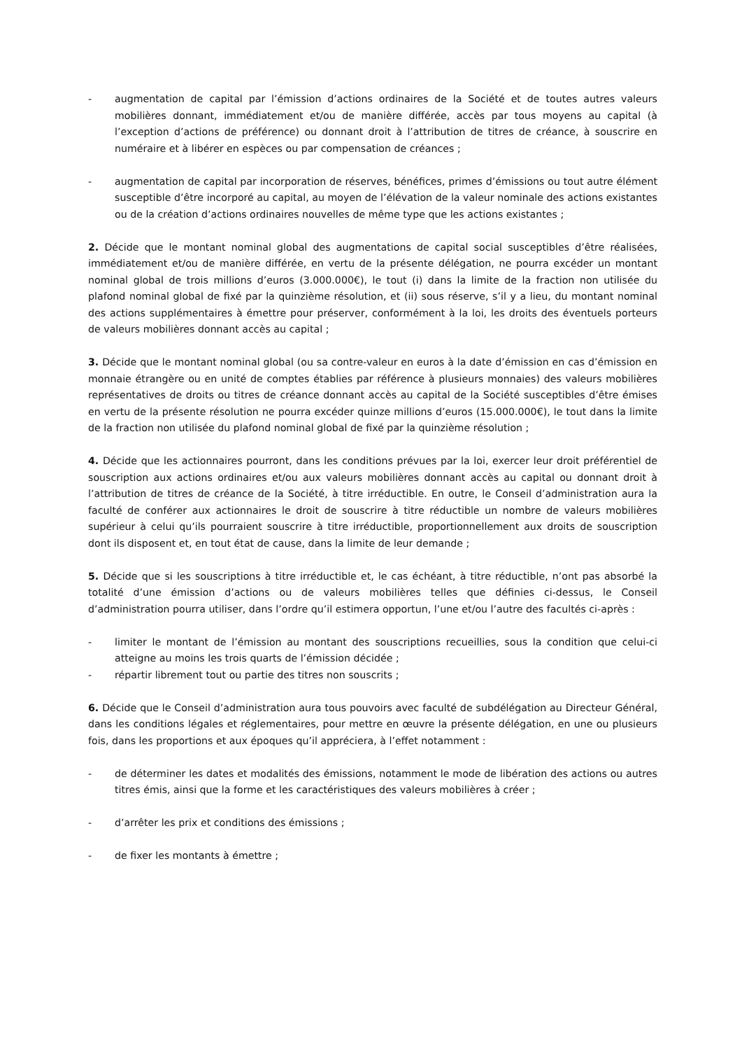- augmentation de capital par l’émission d’actions ordinaires de la Société et de toutes autres valeurs mobilières donnant, immédiatement et/ou de manière différée, accès par tous moyens au capital (à l’exception d’actions de préférence) ou donnant droit à l’attribution de titres de créance, à souscrire en numéraire et à libérer en espèces ou par compensation de créances ;
- augmentation de capital par incorporation de réserves, bénéfices, primes d’émissions ou tout autre élément susceptible d’être incorporé au capital, au moyen de l’élévation de la valeur nominale des actions existantes ou de la création d’actions ordinaires nouvelles de même type que les actions existantes ;
2. Décide que le montant nominal global des augmentations de capital social susceptibles d’être réalisées, immédiatement et/ou de manière différée, en vertu de la présente délégation, ne pourra excéder un montant nominal global de trois millions d’euros (3.000.000€), le tout (i) dans la limite de la fraction non utilisée du plafond nominal global de fixé par la quinzième résolution, et (ii) sous réserve, s’il y a lieu, du montant nominal des actions supplémentaires à émettre pour préserver, conformément à la loi, les droits des éventuels porteurs de valeurs mobilières donnant accès au capital ;
3. Décide que le montant nominal global (ou sa contre-valeur en euros à la date d’émission en cas d’émission en monnaie étrangère ou en unité de comptes établies par référence à plusieurs monnaies) des valeurs mobilières représentatives de droits ou titres de créance donnant accès au capital de la Société susceptibles d’être émises en vertu de la présente résolution ne pourra excéder quinze millions d’euros (15.000.000€), le tout dans la limite de la fraction non utilisée du plafond nominal global de fixé par la quinzième résolution ;
4. Décide que les actionnaires pourront, dans les conditions prévues par la loi, exercer leur droit préférentiel de souscription aux actions ordinaires et/ou aux valeurs mobilières donnant accès au capital ou donnant droit à l’attribution de titres de créance de la Société, à titre irréductible. En outre, le Conseil d’administration aura la faculté de conférer aux actionnaires le droit de souscrire à titre réductible un nombre de valeurs mobilières supérieur à celui qu’ils pourraient souscrire à titre irréductible, proportionnellement aux droits de souscription dont ils disposent et, en tout état de cause, dans la limite de leur demande ;
5. Décide que si les souscriptions à titre irréductible et, le cas échéant, à titre réductible, n’ont pas absorbé la totalité d’une émission d’actions ou de valeurs mobilières telles que définies ci-dessus, le Conseil d’administration pourra utiliser, dans l’ordre qu’il estimera opportun, l’une et/ou l’autre des facultés ci-après :
- limiter le montant de l’émission au montant des souscriptions recueillies, sous la condition que celui-ci atteigne au moins les trois quarts de l’émission décidée ;
- répartir librement tout ou partie des titres non souscrits ;
6. Décide que le Conseil d’administration aura tous pouvoirs avec faculté de subdélégation au Directeur Général, dans les conditions légales et réglementaires, pour mettre en œuvre la présente délégation, en une ou plusieurs fois, dans les proportions et aux époques qu’il appréciera, à l’effet notamment :
- de déterminer les dates et modalités des émissions, notamment le mode de libération des actions ou autres titres émis, ainsi que la forme et les caractéristiques des valeurs mobilières à créer ;
- d’arrêter les prix et conditions des émissions ;
- de fixer les montants à émettre ;